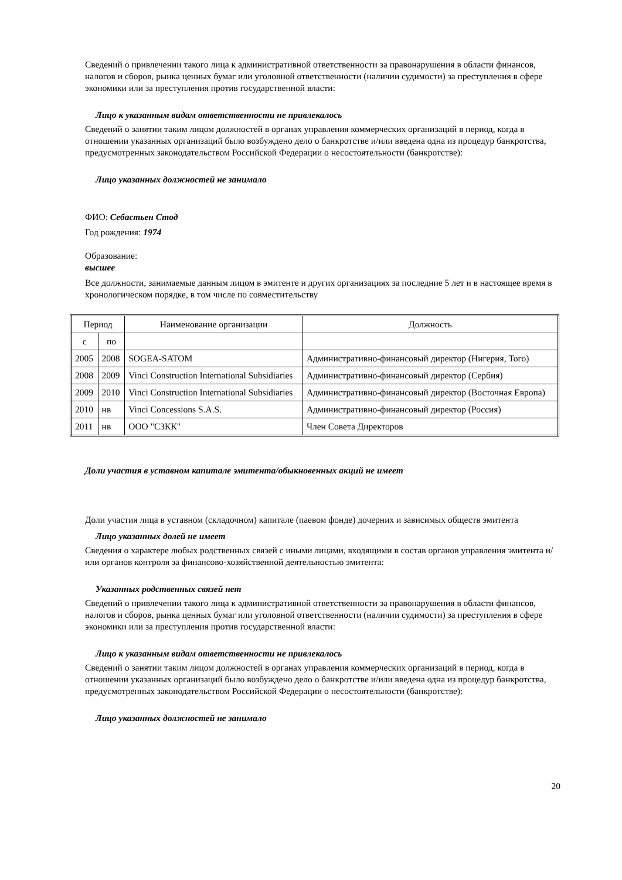Сведений о привлечении такого лица к административной ответственности за правонарушения в области финансов, налогов и сборов, рынка ценных бумаг или уголовной ответственности (наличии судимости) за преступления в сфере экономики или за преступления против государственной власти:
Лицо к указанным видам ответственности не привлекалось
Сведений о занятии таким лицом должностей в органах управления коммерческих организаций в период, когда в отношении указанных организаций было возбуждено дело о банкротстве и/или введена одна из процедур банкротства, предусмотренных законодательством Российской Федерации о несостоятельности (банкротстве):
Лицо указанных должностей не занимало
ФИО: Себастьен Стод
Год рождения: 1974
Образование:
высшее
Все должности, занимаемые данным лицом в эмитенте и других организациях за последние 5 лет и в настоящее время в хронологическом порядке, в том числе по совместительству
| Период | | Наименование организации | Должность |
| с | по | | |
| 2005 | 2008 | SOGEA-SATOM | Административно-финансовый директор (Нигерия, Того) |
| 2008 | 2009 | Vinci Construction International Subsidiaries | Административно-финансовый директор (Сербия) |
| 2009 | 2010 | Vinci Construction International Subsidiaries | Административно-финансовый директор (Восточная Европа) |
| 2010 | нв | Vinci Concessions S.A.S. | Административно-финансовый директор (Россия) |
| 2011 | нв | ООО "СЗКК" | Член Совета Директоров |
Доли участия в уставном капитале эмитента/обыкновенных акций не имеет
Доли участия лица в уставном (складочном) капитале (паевом фонде) дочерних и зависимых обществ эмитента
Лицо указанных долей не имеет
Сведения о характере любых родственных связей с иными лицами, входящими в состав органов управления эмитента и/или органов контроля за финансово-хозяйственной деятельностью эмитента:
Указанных родственных связей нет
Сведений о привлечении такого лица к административной ответственности за правонарушения в области финансов, налогов и сборов, рынка ценных бумаг или уголовной ответственности (наличии судимости) за преступления в сфере экономики или за преступления против государственной власти:
Лицо к указанным видам ответственности не привлекалось
Сведений о занятии таким лицом должностей в органах управления коммерческих организаций в период, когда в отношении указанных организаций было возбуждено дело о банкротстве и/или введена одна из процедур банкротства, предусмотренных законодательством Российской Федерации о несостоятельности (банкротстве):
Лицо указанных должностей не занимало
20